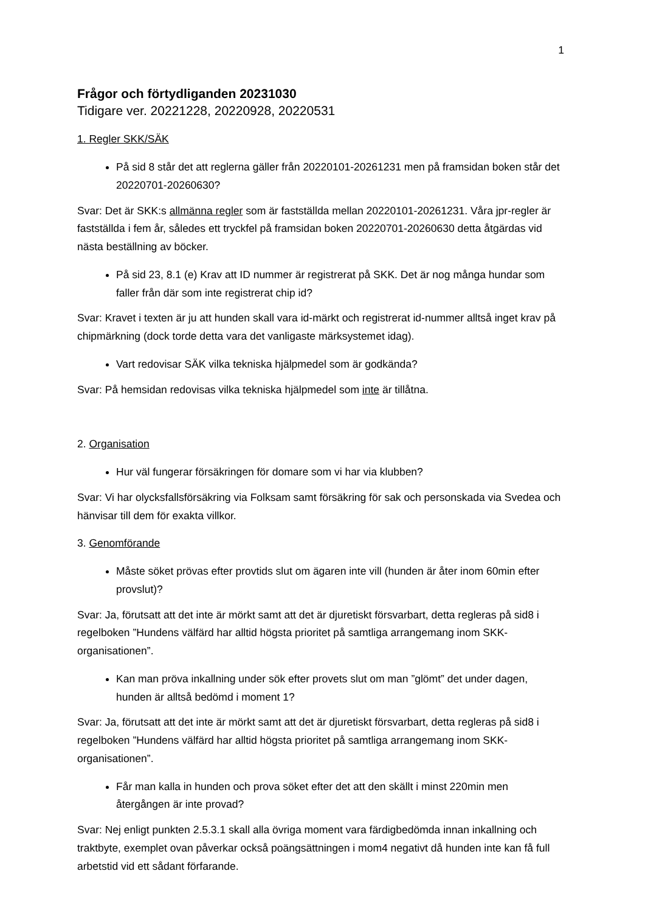1
Frågor och förtydliganden 20231030
Tidigare ver. 20221228, 20220928, 20220531
1. Regler SKK/SÄK
På sid 8 står det att reglerna gäller från 20220101-20261231 men på framsidan boken står det 20220701-20260630?
Svar: Det är SKK:s allmänna regler som är fastställda mellan 20220101-20261231. Våra jpr-regler är fastställda i fem år, således ett tryckfel på framsidan boken 20220701-20260630 detta åtgärdas vid nästa beställning av böcker.
På sid 23, 8.1 (e) Krav att ID nummer är registrerat på SKK. Det är nog många hundar som faller från där som inte registrerat chip id?
Svar: Kravet i texten är ju att hunden skall vara id-märkt och registrerat id-nummer alltså inget krav på chipmärkning (dock torde detta vara det vanligaste märksystemet idag).
Vart redovisar SÄK vilka tekniska hjälpmedel som är godkända?
Svar: På hemsidan redovisas vilka tekniska hjälpmedel som inte är tillåtna.
2. Organisation
Hur väl fungerar försäkringen för domare som vi har via klubben?
Svar: Vi har olycksfallsförsäkring via Folksam samt försäkring för sak och personskada via Svedea och hänvisar till dem för exakta villkor.
3. Genomförande
Måste söket prövas efter provtids slut om ägaren inte vill (hunden är åter inom 60min efter provslut)?
Svar: Ja, förutsatt att det inte är mörkt samt att det är djuretiskt försvarbart, detta regleras på sid8 i regelboken ”Hundens välfärd har alltid högsta prioritet på samtliga arrangemang inom SKK-organisationen”.
Kan man pröva inkallning under sök efter provets slut om man ”glömt” det under dagen, hunden är alltså bedömd i moment 1?
Svar: Ja, förutsatt att det inte är mörkt samt att det är djuretiskt försvarbart, detta regleras på sid8 i regelboken ”Hundens välfärd har alltid högsta prioritet på samtliga arrangemang inom SKK-organisationen”.
Får man kalla in hunden och prova söket efter det att den skällt i minst 220min men återgången är inte provad?
Svar: Nej enligt punkten 2.5.3.1 skall alla övriga moment vara färdigbedömda innan inkallning och traktbyte, exemplet ovan påverkar också poängsättningen i mom4 negativt då hunden inte kan få full arbetstid vid ett sådant förfarande.